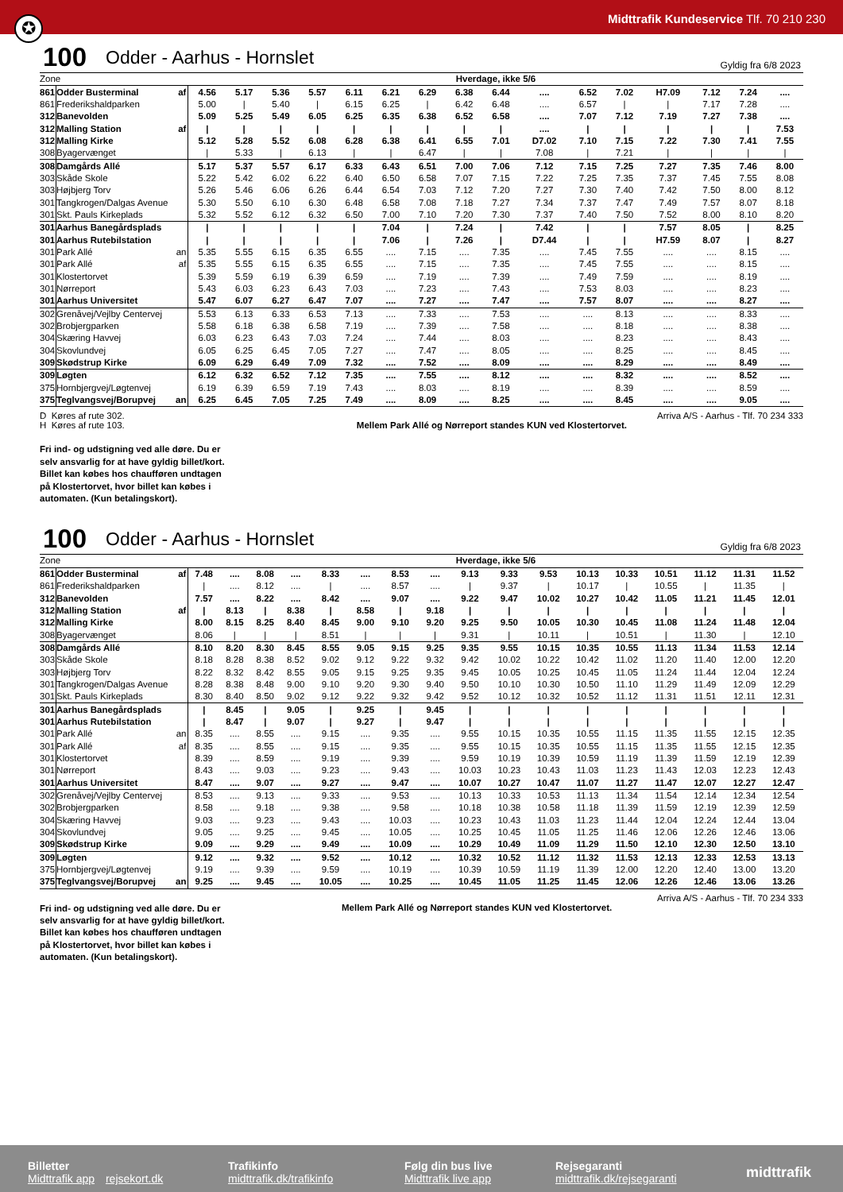Midttrafik Kundeservice Tlf. 70 210 230
✪
100 Odder - Aarhus - Hornslet Gyldig fra 6/8 2023
| Zone | | | Hverdage, ikke 5/6 | | | | | | | | | | | | | | | |
| --- | --- | --- | --- | --- | --- | --- | --- | --- | --- | --- | --- | --- | --- | --- | --- | --- | --- | --- |
| 861 | Odder Busterminal | af | 4.56 | 5.17 | 5.36 | 5.57 | 6.11 | 6.21 | 6.29 | 6.38 | 6.44 | .... | 6.52 | 7.02 | H7.09 | 7.12 | 7.24 | .... |
| 861 | Frederikshaldparken | | 5.00 | / | 5.40 | / | 6.15 | 6.25 | / | 6.42 | 6.48 | .... | 6.57 | / | / | 7.17 | 7.28 | .... |
| 312 | Banevolden | | 5.09 | 5.25 | 5.49 | 6.05 | 6.25 | 6.35 | 6.38 | 6.52 | 6.58 | .... | 7.07 | 7.12 | 7.19 | 7.27 | 7.38 | .... |
| 312 | Malling Station | af | / | / | / | / | / | / | / | / | / | .... | / | / | / | / | / | 7.53 |
| 312 | Malling Kirke | | 5.12 | 5.28 | 5.52 | 6.08 | 6.28 | 6.38 | 6.41 | 6.55 | 7.01 | D7.02 | 7.10 | 7.15 | 7.22 | 7.30 | 7.41 | 7.55 |
| 308 | Byagervænget | | / | 5.33 | / | 6.13 | / | / | 6.47 | / | / | 7.08 | / | 7.21 | / | / | / | / |
| 308 | Damgårds Allé | | 5.17 | 5.37 | 5.57 | 6.17 | 6.33 | 6.43 | 6.51 | 7.00 | 7.06 | 7.12 | 7.15 | 7.25 | 7.27 | 7.35 | 7.46 | 8.00 |
| 303 | Skåde Skole | | 5.22 | 5.42 | 6.02 | 6.22 | 6.40 | 6.50 | 6.58 | 7.07 | 7.15 | 7.22 | 7.25 | 7.35 | 7.37 | 7.45 | 7.55 | 8.08 |
| 303 | Højbjerg Torv | | 5.26 | 5.46 | 6.06 | 6.26 | 6.44 | 6.54 | 7.03 | 7.12 | 7.20 | 7.27 | 7.30 | 7.40 | 7.42 | 7.50 | 8.00 | 8.12 |
| 301 | Tangkrogen/Dalgas Avenue | | 5.30 | 5.50 | 6.10 | 6.30 | 6.48 | 6.58 | 7.08 | 7.18 | 7.27 | 7.34 | 7.37 | 7.47 | 7.49 | 7.57 | 8.07 | 8.18 |
| 301 | Skt. Pauls Kirkeplads | | 5.32 | 5.52 | 6.12 | 6.32 | 6.50 | 7.00 | 7.10 | 7.20 | 7.30 | 7.37 | 7.40 | 7.50 | 7.52 | 8.00 | 8.10 | 8.20 |
| 301 | Aarhus Banegårdsplads | | / | / | / | / | / | 7.04 | / | 7.24 | / | 7.42 | / | / | 7.57 | 8.05 | / | 8.25 |
| 301 | Aarhus Rutebilstation | | / | / | / | / | / | 7.06 | / | 7.26 | / | D7.44 | / | / | H7.59 | 8.07 | / | 8.27 |
| 301 | Park Allé | an | 5.35 | 5.55 | 6.15 | 6.35 | 6.55 | .... | 7.15 | .... | 7.35 | .... | 7.45 | 7.55 | .... | .... | 8.15 | .... |
| 301 | Park Allé | af | 5.35 | 5.55 | 6.15 | 6.35 | 6.55 | .... | 7.15 | .... | 7.35 | .... | 7.45 | 7.55 | .... | .... | 8.15 | .... |
| 301 | Klostertorvet | | 5.39 | 5.59 | 6.19 | 6.39 | 6.59 | .... | 7.19 | .... | 7.39 | .... | 7.49 | 7.59 | .... | .... | 8.19 | .... |
| 301 | Nørreport | | 5.43 | 6.03 | 6.23 | 6.43 | 7.03 | .... | 7.23 | .... | 7.43 | .... | 7.53 | 8.03 | .... | .... | 8.23 | .... |
| 301 | Aarhus Universitet | | 5.47 | 6.07 | 6.27 | 6.47 | 7.07 | .... | 7.27 | .... | 7.47 | .... | 7.57 | 8.07 | .... | .... | 8.27 | .... |
| 302 | Grenåvej/Vejlby Centervej | | 5.53 | 6.13 | 6.33 | 6.53 | 7.13 | .... | 7.33 | .... | 7.53 | .... | .... | 8.13 | .... | .... | 8.33 | .... |
| 302 | Brobjergparken | | 5.58 | 6.18 | 6.38 | 6.58 | 7.19 | .... | 7.39 | .... | 7.58 | .... | .... | 8.18 | .... | .... | 8.38 | .... |
| 304 | Skæring Havvej | | 6.03 | 6.23 | 6.43 | 7.03 | 7.24 | .... | 7.44 | .... | 8.03 | .... | .... | 8.23 | .... | .... | 8.43 | .... |
| 304 | Skovlundvej | | 6.05 | 6.25 | 6.45 | 7.05 | 7.27 | .... | 7.47 | .... | 8.05 | .... | .... | 8.25 | .... | .... | 8.45 | .... |
| 309 | Skødstrup Kirke | | 6.09 | 6.29 | 6.49 | 7.09 | 7.32 | .... | 7.52 | .... | 8.09 | .... | .... | 8.29 | .... | .... | 8.49 | .... |
| 309 | Løgten | | 6.12 | 6.32 | 6.52 | 7.12 | 7.35 | .... | 7.55 | .... | 8.12 | .... | .... | 8.32 | .... | .... | 8.52 | .... |
| 375 | Hornbjergvej/Løgtenvej | | 6.19 | 6.39 | 6.59 | 7.19 | 7.43 | .... | 8.03 | .... | 8.19 | .... | .... | 8.39 | .... | .... | 8.59 | .... |
| 375 | Teglvangsvej/Borupvej | an | 6.25 | 6.45 | 7.05 | 7.25 | 7.49 | .... | 8.09 | .... | 8.25 | .... | .... | 8.45 | .... | .... | 9.05 | .... |
D Køres af rute 302.
H Køres af rute 103.
Fri ind- og udstigning ved alle døre. Du er
selv ansvarlig for at have gyldig billet/kort.
Billet kan købes hos chaufføren undtagen
på Klostertorvet, hvor billet kan købes i
automaten. (Kun betalingskort).
Arriva A/S - Aarhus - Tlf. 70 234 333
Mellem Park Allé og Nørreport standes KUN ved Klostertorvet.
100 Odder - Aarhus - Hornslet Gyldig fra 6/8 2023
| Zone | | | Hverdage, ikke 5/6 | | | | | | | | | | | | | | | | |
| --- | --- | --- | --- | --- | --- | --- | --- | --- | --- | --- | --- | --- | --- | --- | --- | --- | --- | --- | --- |
| 861 | Odder Busterminal | af | 7.48 | .... | 8.08 | .... | 8.33 | .... | 8.53 | .... | 9.13 | 9.33 | 9.53 | 10.13 | 10.33 | 10.51 | 11.12 | 11.31 | 11.52 |
| 861 | Frederikshaldparken | | / | .... | 8.12 | .... | / | .... | 8.57 | .... | / | 9.37 | / | 10.17 | / | 10.55 | / | 11.35 | / |
| 312 | Banevolden | | 7.57 | .... | 8.22 | .... | 8.42 | .... | 9.07 | .... | 9.22 | 9.47 | 10.02 | 10.27 | 10.42 | 11.05 | 11.21 | 11.45 | 12.01 |
| 312 | Malling Station | af | / | 8.13 | / | 8.38 | / | 8.58 | / | 9.18 | / | / | / | / | / | / | / | / | / |
| 312 | Malling Kirke | | 8.00 | 8.15 | 8.25 | 8.40 | 8.45 | 9.00 | 9.10 | 9.20 | 9.25 | 9.50 | 10.05 | 10.30 | 10.45 | 11.08 | 11.24 | 11.48 | 12.04 |
| 308 | Byagervænget | | 8.06 | / | / | / | 8.51 | / | / | / | 9.31 | / | 10.11 | / | 10.51 | / | 11.30 | / | 12.10 |
| 308 | Damgårds Allé | | 8.10 | 8.20 | 8.30 | 8.45 | 8.55 | 9.05 | 9.15 | 9.25 | 9.35 | 9.55 | 10.15 | 10.35 | 10.55 | 11.13 | 11.34 | 11.53 | 12.14 |
| 303 | Skåde Skole | | 8.18 | 8.28 | 8.38 | 8.52 | 9.02 | 9.12 | 9.22 | 9.32 | 9.42 | 10.02 | 10.22 | 10.42 | 11.02 | 11.20 | 11.40 | 12.00 | 12.20 |
| 303 | Højbjerg Torv | | 8.22 | 8.32 | 8.42 | 8.55 | 9.05 | 9.15 | 9.25 | 9.35 | 9.45 | 10.05 | 10.25 | 10.45 | 11.05 | 11.24 | 11.44 | 12.04 | 12.24 |
| 301 | Tangkrogen/Dalgas Avenue | | 8.28 | 8.38 | 8.48 | 9.00 | 9.10 | 9.20 | 9.30 | 9.40 | 9.50 | 10.10 | 10.30 | 10.50 | 11.10 | 11.29 | 11.49 | 12.09 | 12.29 |
| 301 | Skt. Pauls Kirkeplads | | 8.30 | 8.40 | 8.50 | 9.02 | 9.12 | 9.22 | 9.32 | 9.42 | 9.52 | 10.12 | 10.32 | 10.52 | 11.12 | 11.31 | 11.51 | 12.11 | 12.31 |
| 301 | Aarhus Banegårdsplads | | / | 8.45 | / | 9.05 | / | 9.25 | / | 9.45 | / | / | / | / | / | / | / | / | / |
| 301 | Aarhus Rutebilstation | | / | 8.47 | / | 9.07 | / | 9.27 | / | 9.47 | / | / | / | / | / | / | / | / | / |
| 301 | Park Allé | an | 8.35 | .... | 8.55 | .... | 9.15 | .... | 9.35 | .... | 9.55 | 10.15 | 10.35 | 10.55 | 11.15 | 11.35 | 11.55 | 12.15 | 12.35 |
| 301 | Park Allé | af | 8.35 | .... | 8.55 | .... | 9.15 | .... | 9.35 | .... | 9.55 | 10.15 | 10.35 | 10.55 | 11.15 | 11.35 | 11.55 | 12.15 | 12.35 |
| 301 | Klostertorvet | | 8.39 | .... | 8.59 | .... | 9.19 | .... | 9.39 | .... | 9.59 | 10.19 | 10.39 | 10.59 | 11.19 | 11.39 | 11.59 | 12.19 | 12.39 |
| 301 | Nørreport | | 8.43 | .... | 9.03 | .... | 9.23 | .... | 9.43 | .... | 10.03 | 10.23 | 10.43 | 11.03 | 11.23 | 11.43 | 12.03 | 12.23 | 12.43 |
| 301 | Aarhus Universitet | | 8.47 | .... | 9.07 | .... | 9.27 | .... | 9.47 | .... | 10.07 | 10.27 | 10.47 | 11.07 | 11.27 | 11.47 | 12.07 | 12.27 | 12.47 |
| 302 | Grenåvej/Vejlby Centervej | | 8.53 | .... | 9.13 | .... | 9.33 | .... | 9.53 | .... | 10.13 | 10.33 | 10.53 | 11.13 | 11.34 | 11.54 | 12.14 | 12.34 | 12.54 |
| 302 | Brobjergparken | | 8.58 | .... | 9.18 | .... | 9.38 | .... | 9.58 | .... | 10.18 | 10.38 | 10.58 | 11.18 | 11.39 | 11.59 | 12.19 | 12.39 | 12.59 |
| 304 | Skæring Havvej | | 9.03 | .... | 9.23 | .... | 9.43 | .... | 10.03 | .... | 10.23 | 10.43 | 11.03 | 11.23 | 11.44 | 12.04 | 12.24 | 12.44 | 13.04 |
| 304 | Skovlundvej | | 9.05 | .... | 9.25 | .... | 9.45 | .... | 10.05 | .... | 10.25 | 10.45 | 11.05 | 11.25 | 11.46 | 12.06 | 12.26 | 12.46 | 13.06 |
| 309 | Skødstrup Kirke | | 9.09 | .... | 9.29 | .... | 9.49 | .... | 10.09 | .... | 10.29 | 10.49 | 11.09 | 11.29 | 11.50 | 12.10 | 12.30 | 12.50 | 13.10 |
| 309 | Løgten | | 9.12 | .... | 9.32 | .... | 9.52 | .... | 10.12 | .... | 10.32 | 10.52 | 11.12 | 11.32 | 11.53 | 12.13 | 12.33 | 12.53 | 13.13 |
| 375 | Hornbjergvej/Løgtenvej | | 9.19 | .... | 9.39 | .... | 9.59 | .... | 10.19 | .... | 10.39 | 10.59 | 11.19 | 11.39 | 12.00 | 12.20 | 12.40 | 13.00 | 13.20 |
| 375 | Teglvangsvej/Borupvej | an | 9.25 | .... | 9.45 | .... | 10.05 | .... | 10.25 | .... | 10.45 | 11.05 | 11.25 | 11.45 | 12.06 | 12.26 | 12.46 | 13.06 | 13.26 |
Arriva A/S - Aarhus - Tlf. 70 234 333
Fri ind- og udstigning ved alle døre. Du er
selv ansvarlig for at have gyldig billet/kort.
Billet kan købes hos chaufføren undtagen
på Klostertorvet, hvor billet kan købes i
automaten. (Kun betalingskort).
Mellem Park Allé og Nørreport standes KUN ved Klostertorvet.
Billetter
Midttrafik app rejsekort.dk
Trafikinfo
midttrafik.dk/trafikinfo
Følg din bus live
Midttrafik live app
Rejsegaranti
midttrafik.dk/rejsegaranti
midttrafik